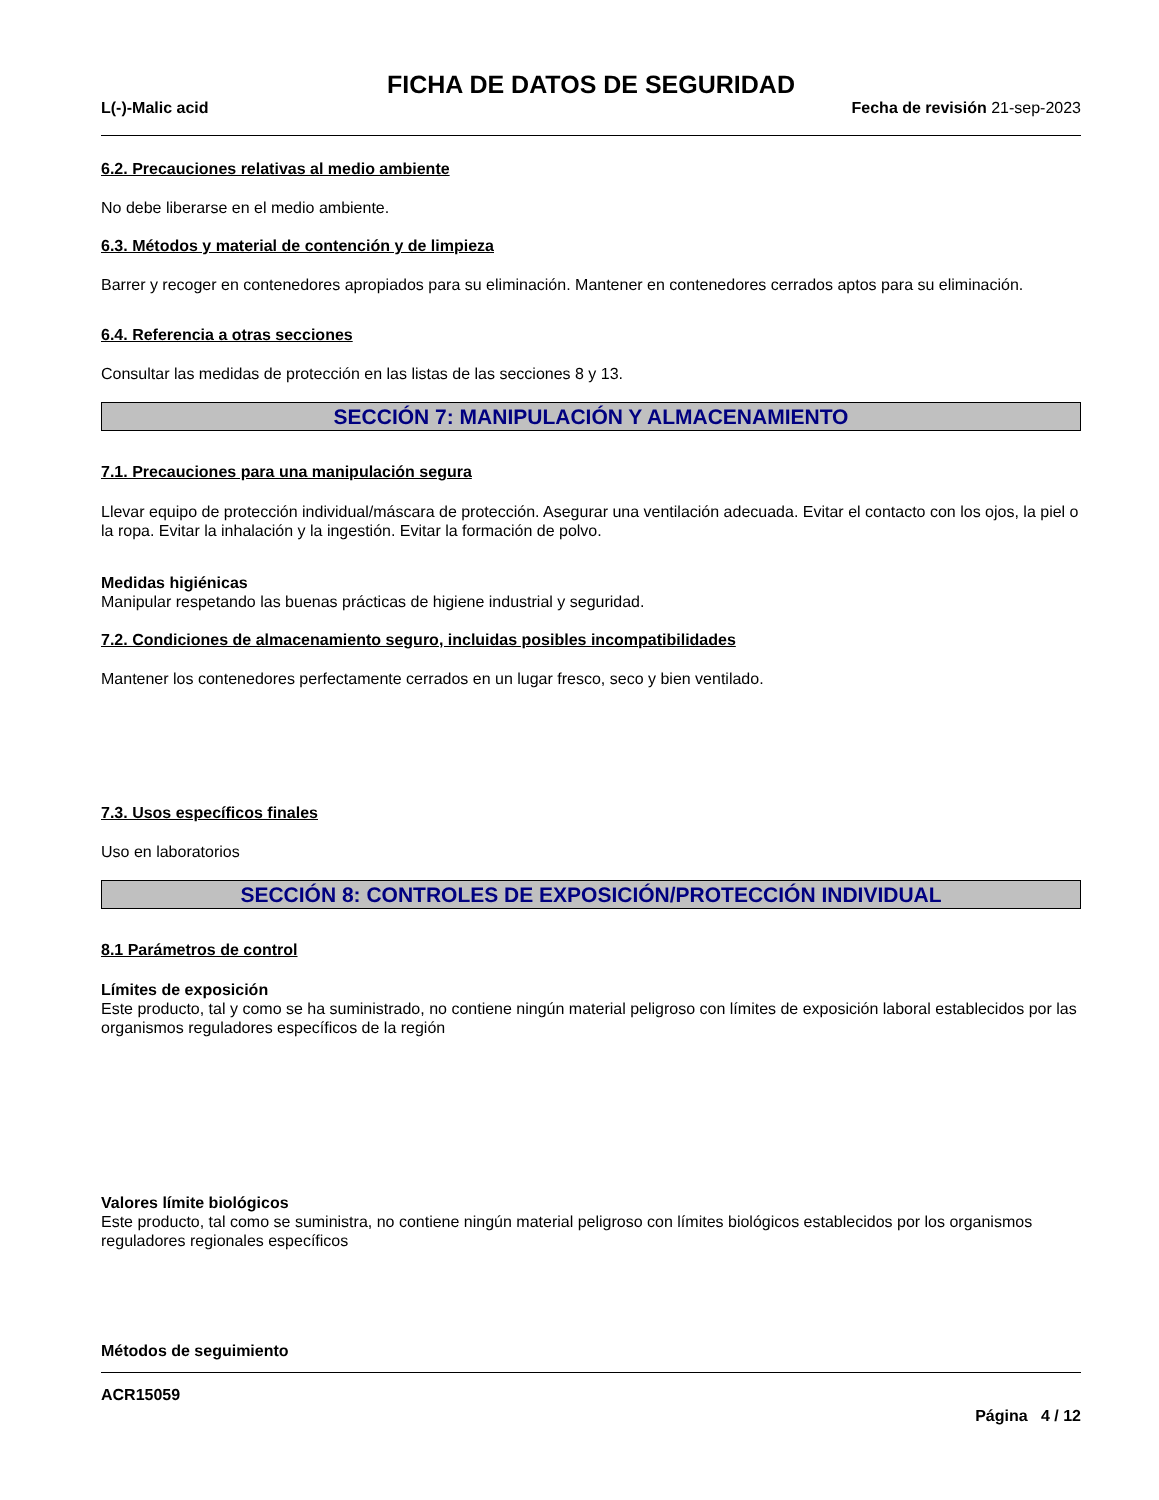FICHA DE DATOS DE SEGURIDAD
L(-)-Malic acid Fecha de revisión 21-sep-2023
6.2. Precauciones relativas al medio ambiente
No debe liberarse en el medio ambiente.
6.3. Métodos y material de contención y de limpieza
Barrer y recoger en contenedores apropiados para su eliminación. Mantener en contenedores cerrados aptos para su eliminación.
6.4. Referencia a otras secciones
Consultar las medidas de protección en las listas de las secciones 8 y 13.
SECCIÓN 7: MANIPULACIÓN Y ALMACENAMIENTO
7.1. Precauciones para una manipulación segura
Llevar equipo de protección individual/máscara de protección. Asegurar una ventilación adecuada. Evitar el contacto con los ojos, la piel o la ropa. Evitar la inhalación y la ingestión. Evitar la formación de polvo.
Medidas higiénicas
Manipular respetando las buenas prácticas de higiene industrial y seguridad.
7.2. Condiciones de almacenamiento seguro, incluidas posibles incompatibilidades
Mantener los contenedores perfectamente cerrados en un lugar fresco, seco y bien ventilado.
7.3. Usos específicos finales
Uso en laboratorios
SECCIÓN 8: CONTROLES DE EXPOSICIÓN/PROTECCIÓN INDIVIDUAL
8.1 Parámetros de control
Límites de exposición
Este producto, tal y como se ha suministrado, no contiene ningún material peligroso con límites de exposición laboral establecidos por las organismos reguladores específicos de la región
Valores límite biológicos
Este producto, tal como se suministra, no contiene ningún material peligroso con límites biológicos establecidos por los organismos reguladores regionales específicos
Métodos de seguimiento
ACR15059
Página 4 / 12